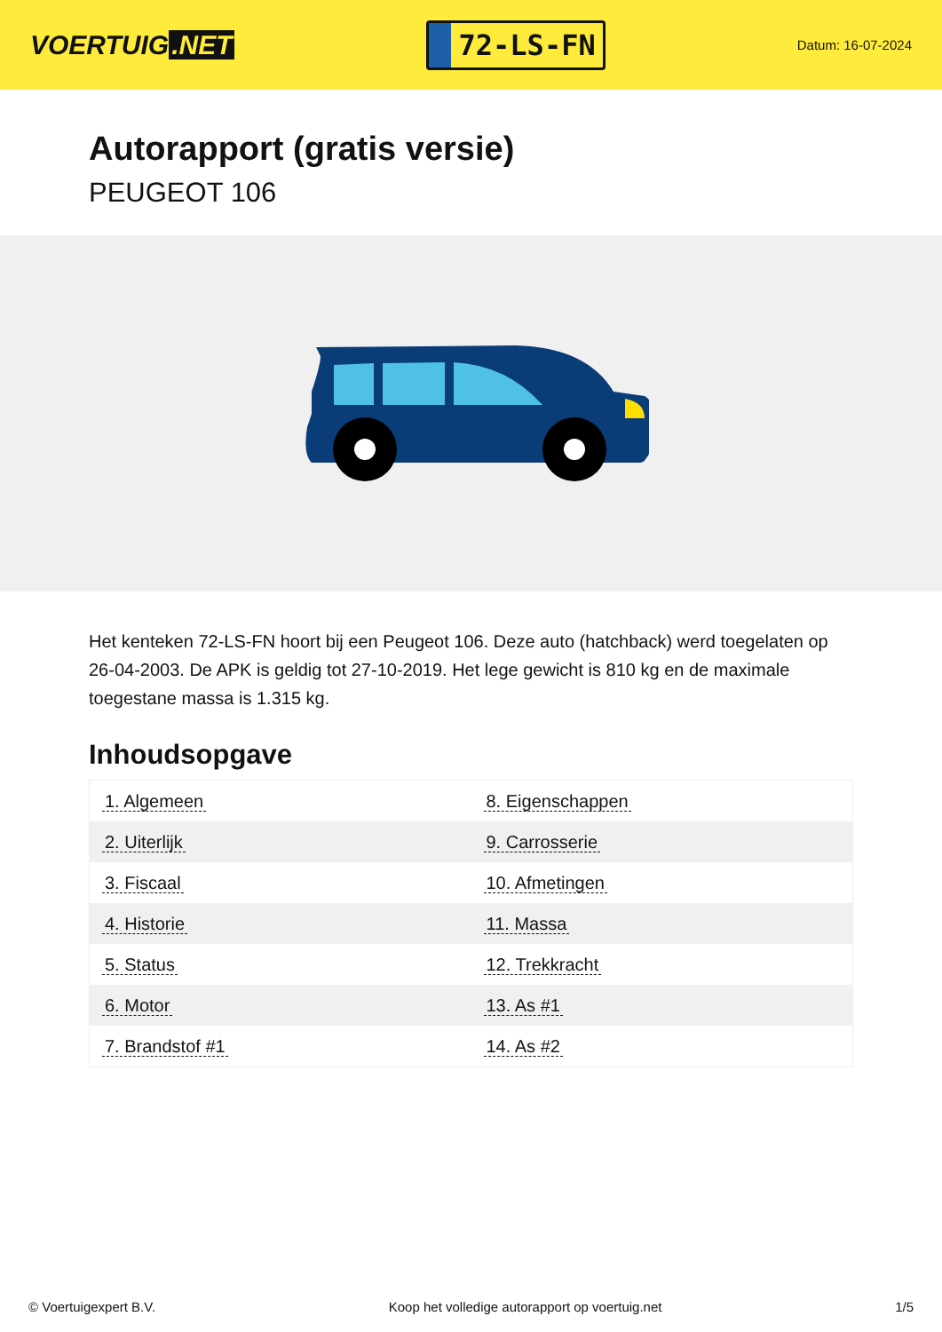VOERTUIG.NET
72-LS-FN
Datum: 16-07-2024
Autorapport (gratis versie)
PEUGEOT 106
Het kenteken 72-LS-FN hoort bij een Peugeot 106. Deze auto (hatchback) werd toegelaten op 26-04-2003. De APK is geldig tot 27-10-2019. Het lege gewicht is 810 kg en de maximale toegestane massa is 1.315 kg.
Inhoudsopgave
| 1. Algemeen | 8. Eigenschappen |
| 2. Uiterlijk | 9. Carrosserie |
| 3. Fiscaal | 10. Afmetingen |
| 4. Historie | 11. Massa |
| 5. Status | 12. Trekkracht |
| 6. Motor | 13. As #1 |
| 7. Brandstof #1 | 14. As #2 |
© Voertuigexpert B.V. Koop het volledige autorapport op voertuig.net 1/5